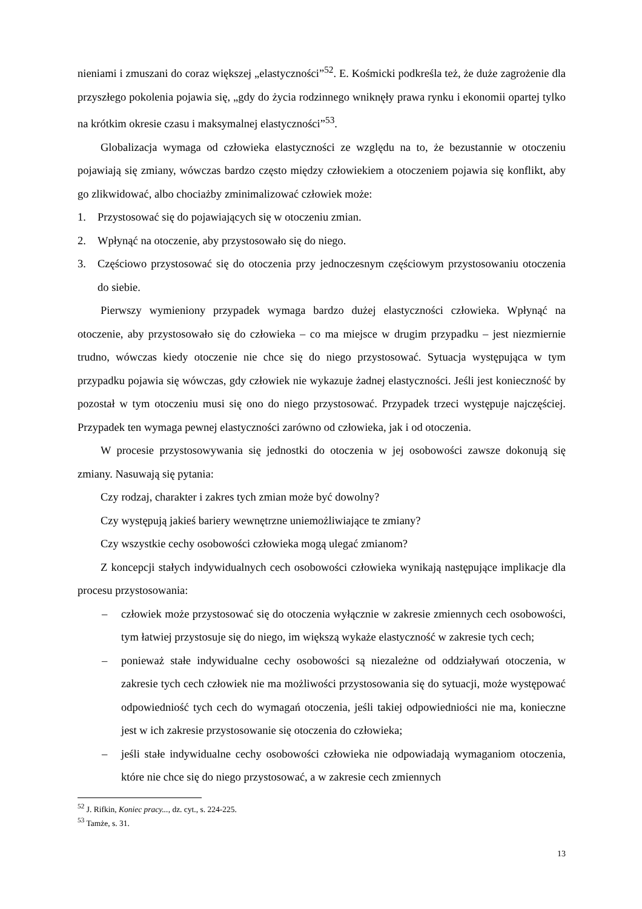nieniami i zmuszani do coraz większej „elastyczności”<sup>52</sup>. E. Kośmicki podkreśla też, że duże zagrożenie dla przyszłego pokolenia pojawia się, „gdy do życia rodzinnego wniknęły prawa rynku i ekonomii opartej tylko na krótkim okresie czasu i maksymalnej elastyczności”<sup>53</sup>.
Globalizacja wymaga od człowieka elastyczności ze względu na to, że bezustannie w otoczeniu pojawiają się zmiany, wówczas bardzo często między człowiekiem a otoczeniem pojawia się konflikt, aby go zlikwidować, albo chociażby zminimalizować człowiek może:
1. Przystosować się do pojawiających się w otoczeniu zmian.
2. Wpłynąć na otoczenie, aby przystosowało się do niego.
3. Częściowo przystosować się do otoczenia przy jednoczesnym częściowym przystosowaniu otoczenia do siebie.
Pierwszy wymieniony przypadek wymaga bardzo dużej elastyczności człowieka. Wpłynąć na otoczenie, aby przystosowało się do człowieka – co ma miejsce w drugim przypadku – jest niezmiernie trudno, wówczas kiedy otoczenie nie chce się do niego przystosować. Sytuacja występująca w tym przypadku pojawia się wówczas, gdy człowiek nie wykazuje żadnej elastyczności. Jeśli jest konieczność by pozostał w tym otoczeniu musi się ono do niego przystosować. Przypadek trzeci występuje najczęściej. Przypadek ten wymaga pewnej elastyczności zarówno od człowieka, jak i od otoczenia.
W procesie przystosowywania się jednostki do otoczenia w jej osobowości zawsze dokonują się zmiany. Nasuwają się pytania:
Czy rodzaj, charakter i zakres tych zmian może być dowolny?
Czy występują jakieś bariery wewnętrzne uniemożliwiające te zmiany?
Czy wszystkie cechy osobowości człowieka mogą ulegać zmianom?
Z koncepcji stałych indywidualnych cech osobowości człowieka wynikają następujące implikacje dla procesu przystosowania:
– człowiek może przystosować się do otoczenia wyłącznie w zakresie zmiennych cech osobowości, tym łatwiej przystosuje się do niego, im większą wykaże elastyczność w zakresie tych cech;
– ponieważ stałe indywidualne cechy osobowości są niezależne od oddziaływań otoczenia, w zakresie tych cech człowiek nie ma możliwości przystosowania się do sytuacji, może występować odpowiedniość tych cech do wymagań otoczenia, jeśli takiej odpowiedniości nie ma, konieczne jest w ich zakresie przystosowanie się otoczenia do człowieka;
– jeśli stałe indywidualne cechy osobowości człowieka nie odpowiadają wymaganiom otoczenia, które nie chce się do niego przystosować, a w zakresie cech zmiennych
<sup>52</sup> J. Rifkin, Koniec pracy..., dz. cyt., s. 224-225.
<sup>53</sup> Tamże, s. 31.
13